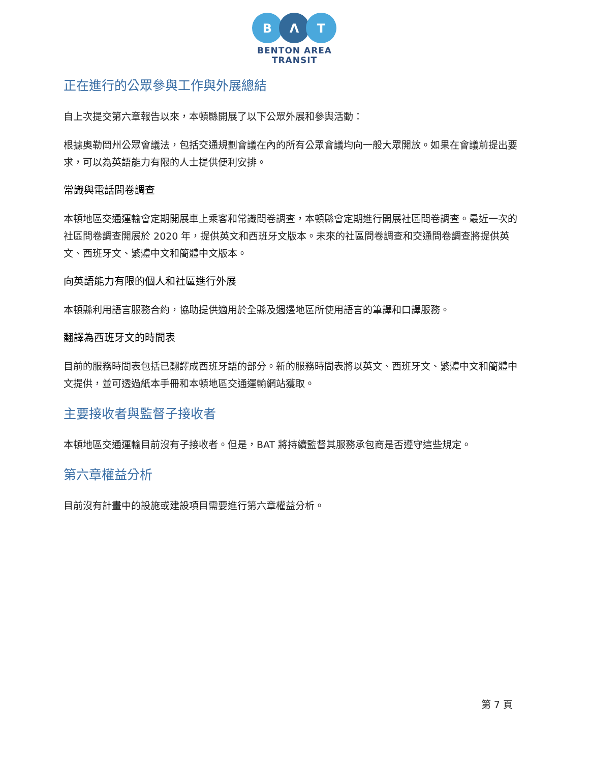B
Λ
T
BENTON AREA
TRANSIT
正在進行的公眾參與工作與外展總結
自上次提交第六章報告以來，本頓縣開展了以下公眾外展和參與活動：
根據奧勒岡州公眾會議法，包括交通規劃會議在內的所有公眾會議均向一般大眾開放。如果在會議前提出要求，可以為英語能力有限的人士提供便利安排。
常識與電話問卷調查
本頓地區交通運輸會定期開展車上乘客和常識問卷調查，本頓縣會定期進行開展社區問卷調查。最近一次的社區問卷調查開展於 2020 年，提供英文和西班牙文版本。未來的社區問卷調查和交通問卷調查將提供英文、西班牙文、繁體中文和簡體中文版本。
向英語能力有限的個人和社區進行外展
本頓縣利用語言服務合約，協助提供適用於全縣及週邊地區所使用語言的筆譯和口譯服務。
翻譯為西班牙文的時間表
目前的服務時間表包括已翻譯成西班牙語的部分。新的服務時間表將以英文、西班牙文、繁體中文和簡體中文提供，並可透過紙本手冊和本頓地區交通運輸網站獲取。
主要接收者與監督子接收者
本頓地區交通運輸目前沒有子接收者。但是，BAT 將持續監督其服務承包商是否遵守這些規定。
第六章權益分析
目前沒有計畫中的設施或建設項目需要進行第六章權益分析。
第 7 頁